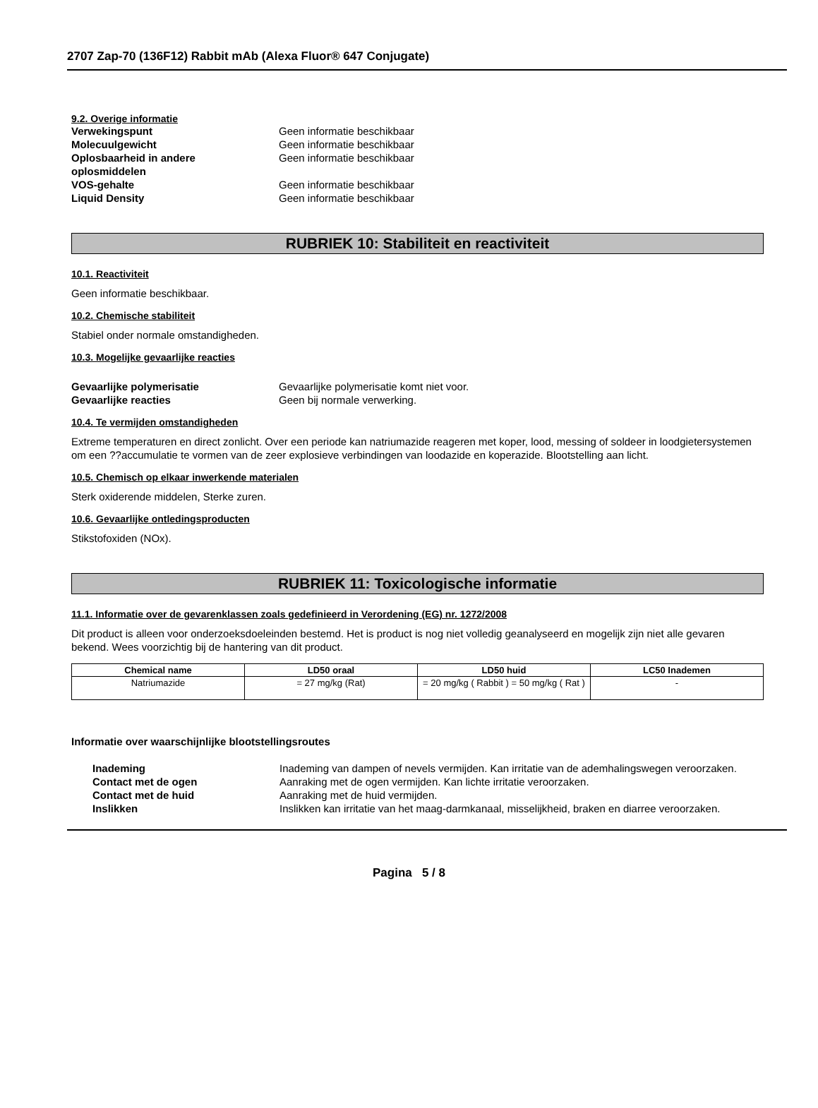2707 Zap-70 (136F12) Rabbit mAb (Alexa Fluor® 647 Conjugate)
9.2. Overige informatie
Verwekingspunt Geen informatie beschikbaar
Molecuulgewicht Geen informatie beschikbaar
Oplosbaarheid in andere
oplosmiddelen
Geen informatie beschikbaar
VOS-gehalte Geen informatie beschikbaar
Liquid Density Geen informatie beschikbaar
RUBRIEK 10: Stabiliteit en reactiviteit
10.1. Reactiviteit
Geen informatie beschikbaar.
10.2. Chemische stabiliteit
Stabiel onder normale omstandigheden.
10.3. Mogelijke gevaarlijke reacties
Gevaarlijke polymerisatie Gevaarlijke polymerisatie komt niet voor.
Gevaarlijke reacties Geen bij normale verwerking.
10.4. Te vermijden omstandigheden
Extreme temperaturen en direct zonlicht. Over een periode kan natriumazide reageren met koper, lood, messing of soldeer in loodgietersystemen om een ??accumulatie te vormen van de zeer explosieve verbindingen van loodazide en koperazide. Blootstelling aan licht.
10.5. Chemisch op elkaar inwerkende materialen
Sterk oxiderende middelen, Sterke zuren.
10.6. Gevaarlijke ontledingsproducten
Stikstofoxiden (NOx).
RUBRIEK 11: Toxicologische informatie
11.1. Informatie over de gevarenklassen zoals gedefinieerd in Verordening (EG) nr. 1272/2008
Dit product is alleen voor onderzoeksdoeleinden bestemd. Het is product is nog niet volledig geanalyseerd en mogelijk zijn niet alle gevaren bekend. Wees voorzichtig bij de hantering van dit product.
| Chemical name | LD50 oraal | LD50 huid | LC50 Inademen |
| --- | --- | --- | --- |
| Natriumazide | = 27 mg/kg (Rat) | = 20 mg/kg ( Rabbit ) = 50 mg/kg ( Rat ) | - |
Informatie over waarschijnlijke blootstellingsroutes
Inademing Inademing van dampen of nevels vermijden. Kan irritatie van de ademhalingswegen veroorzaken.
Contact met de ogen Aanraking met de ogen vermijden. Kan lichte irritatie veroorzaken.
Contact met de huid Aanraking met de huid vermijden.
Inslikken Inslikken kan irritatie van het maag-darmkanaal, misselijkheid, braken en diarree veroorzaken.
Pagina 5 / 8